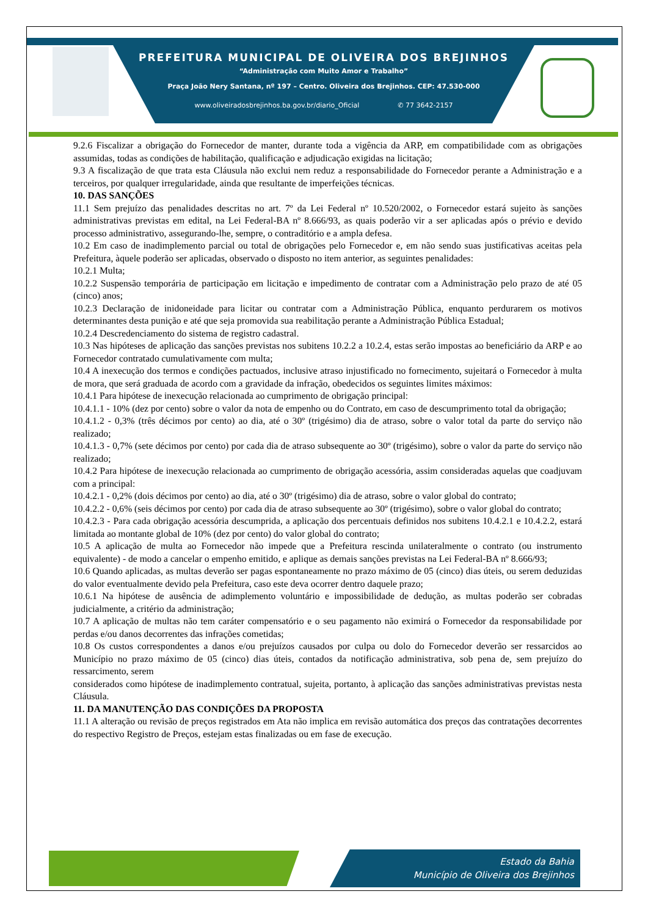PREFEITURA MUNICIPAL DE OLIVEIRA DOS BREJINHOS
“Administração com Muito Amor e Trabalho”
Praça João Nery Santana, nº 197 – Centro. Oliveira dos Brejinhos. CEP: 47.530-000
www.oliveiradosbrejinhos.ba.gov.br/diario_Oficial ✆ 77 3642-2157
9.2.6 Fiscalizar a obrigação do Fornecedor de manter, durante toda a vigência da ARP, em compatibilidade com as obrigações assumidas, todas as condições de habilitação, qualificação e adjudicação exigidas na licitação;
9.3 A fiscalização de que trata esta Cláusula não exclui nem reduz a responsabilidade do Fornecedor perante a Administração e a terceiros, por qualquer irregularidade, ainda que resultante de imperfeições técnicas.
10. DAS SANÇÕES
11.1 Sem prejuízo das penalidades descritas no art. 7º da Lei Federal nº 10.520/2002, o Fornecedor estará sujeito às sanções administrativas previstas em edital, na Lei Federal-BA nº 8.666/93, as quais poderão vir a ser aplicadas após o prévio e devido processo administrativo, assegurando-lhe, sempre, o contraditório e a ampla defesa.
10.2 Em caso de inadimplemento parcial ou total de obrigações pelo Fornecedor e, em não sendo suas justificativas aceitas pela Prefeitura, àquele poderão ser aplicadas, observado o disposto no item anterior, as seguintes penalidades:
10.2.1 Multa;
10.2.2 Suspensão temporária de participação em licitação e impedimento de contratar com a Administração pelo prazo de até 05 (cinco) anos;
10.2.3 Declaração de inidoneidade para licitar ou contratar com a Administração Pública, enquanto perdurarem os motivos determinantes desta punição e até que seja promovida sua reabilitação perante a Administração Pública Estadual;
10.2.4 Descredenciamento do sistema de registro cadastral.
10.3 Nas hipóteses de aplicação das sanções previstas nos subitens 10.2.2 a 10.2.4, estas serão impostas ao beneficiário da ARP e ao Fornecedor contratado cumulativamente com multa;
10.4 A inexecução dos termos e condições pactuados, inclusive atraso injustificado no fornecimento, sujeitará o Fornecedor à multa de mora, que será graduada de acordo com a gravidade da infração, obedecidos os seguintes limites máximos:
10.4.1 Para hipótese de inexecução relacionada ao cumprimento de obrigação principal:
10.4.1.1 - 10% (dez por cento) sobre o valor da nota de empenho ou do Contrato, em caso de descumprimento total da obrigação;
10.4.1.2 - 0,3% (três décimos por cento) ao dia, até o 30º (trigésimo) dia de atraso, sobre o valor total da parte do serviço não realizado;
10.4.1.3 - 0,7% (sete décimos por cento) por cada dia de atraso subsequente ao 30º (trigésimo), sobre o valor da parte do serviço não realizado;
10.4.2 Para hipótese de inexecução relacionada ao cumprimento de obrigação acessória, assim consideradas aquelas que coadjuvam com a principal:
10.4.2.1 - 0,2% (dois décimos por cento) ao dia, até o 30º (trigésimo) dia de atraso, sobre o valor global do contrato;
10.4.2.2 - 0,6% (seis décimos por cento) por cada dia de atraso subsequente ao 30º (trigésimo), sobre o valor global do contrato;
10.4.2.3 - Para cada obrigação acessória descumprida, a aplicação dos percentuais definidos nos subitens 10.4.2.1 e 10.4.2.2, estará limitada ao montante global de 10% (dez por cento) do valor global do contrato;
10.5 A aplicação de multa ao Fornecedor não impede que a Prefeitura rescinda unilateralmente o contrato (ou instrumento equivalente) - de modo a cancelar o empenho emitido, e aplique as demais sanções previstas na Lei Federal-BA nº 8.666/93;
10.6 Quando aplicadas, as multas deverão ser pagas espontaneamente no prazo máximo de 05 (cinco) dias úteis, ou serem deduzidas do valor eventualmente devido pela Prefeitura, caso este deva ocorrer dentro daquele prazo;
10.6.1 Na hipótese de ausência de adimplemento voluntário e impossibilidade de dedução, as multas poderão ser cobradas judicialmente, a critério da administração;
10.7 A aplicação de multas não tem caráter compensatório e o seu pagamento não eximirá o Fornecedor da responsabilidade por perdas e/ou danos decorrentes das infrações cometidas;
10.8 Os custos correspondentes a danos e/ou prejuízos causados por culpa ou dolo do Fornecedor deverão ser ressarcidos ao Município no prazo máximo de 05 (cinco) dias úteis, contados da notificação administrativa, sob pena de, sem prejuízo do ressarcimento, serem
considerados como hipótese de inadimplemento contratual, sujeita, portanto, à aplicação das sanções administrativas previstas nesta Cláusula.
11. DA MANUTENÇÃO DAS CONDIÇÕES DA PROPOSTA
11.1 A alteração ou revisão de preços registrados em Ata não implica em revisão automática dos preços das contratações decorrentes do respectivo Registro de Preços, estejam estas finalizadas ou em fase de execução.
Estado da Bahia
Município de Oliveira dos Brejinhos